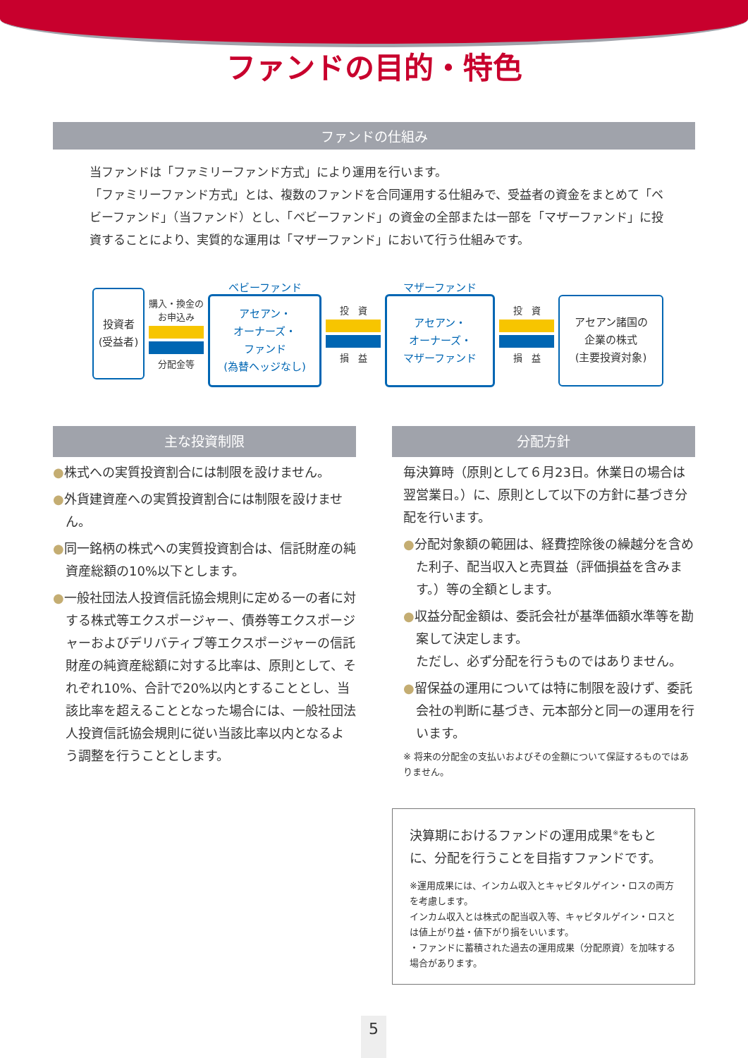ファンドの目的・特色
ファンドの仕組み
当ファンドは「ファミリーファンド方式」により運用を行います。
「ファミリーファンド方式」とは、複数のファンドを合同運用する仕組みで、受益者の資金をまとめて「ベビーファンド」（当ファンド）とし、「ベビーファンド」の資金の全部または一部を「マザーファンド」に投資することにより、実質的な運用は「マザーファンド」において行う仕組みです。
投資者
(受益者)
購入・換金の
お申込み
分配金等
ベビーファンド
アセアン・
オーナーズ・
ファンド
(為替ヘッジなし)
投　資
損　益
マザーファンド
アセアン・
オーナーズ・
マザーファンド
投　資
損　益
アセアン諸国の
企業の株式
(主要投資対象)
主な投資制限
●株式への実質投資割合には制限を設けません。
●外貨建資産への実質投資割合には制限を設けません。
●同一銘柄の株式への実質投資割合は、信託財産の純資産総額の10%以下とします。
●一般社団法人投資信託協会規則に定める一の者に対する株式等エクスポージャー、債券等エクスポージャーおよびデリバティブ等エクスポージャーの信託財産の純資産総額に対する比率は、原則として、それぞれ10%、合計で20%以内とすることとし、当該比率を超えることとなった場合には、一般社団法人投資信託協会規則に従い当該比率以内となるよう調整を行うこととします。
分配方針
毎決算時（原則として６月23日。休業日の場合は翌営業日。）に、原則として以下の方針に基づき分配を行います。
●分配対象額の範囲は、経費控除後の繰越分を含めた利子、配当収入と売買益（評価損益を含みます。）等の全額とします。
●収益分配金額は、委託会社が基準価額水準等を勘案して決定します。
ただし、必ず分配を行うものではありません。
●留保益の運用については特に制限を設けず、委託会社の判断に基づき、元本部分と同一の運用を行います。
※ 将来の分配金の支払いおよびその金額について保証するものではありません。
決算期におけるファンドの運用成果<sup>※</sup>をもとに、分配を行うことを目指すファンドです。
※運用成果には、インカム収入とキャピタルゲイン・ロスの両方を考慮します。
インカム収入とは株式の配当収入等、キャピタルゲイン・ロスとは値上がり益・値下がり損をいいます。
・ファンドに蓄積された過去の運用成果（分配原資）を加味する場合があります。
5